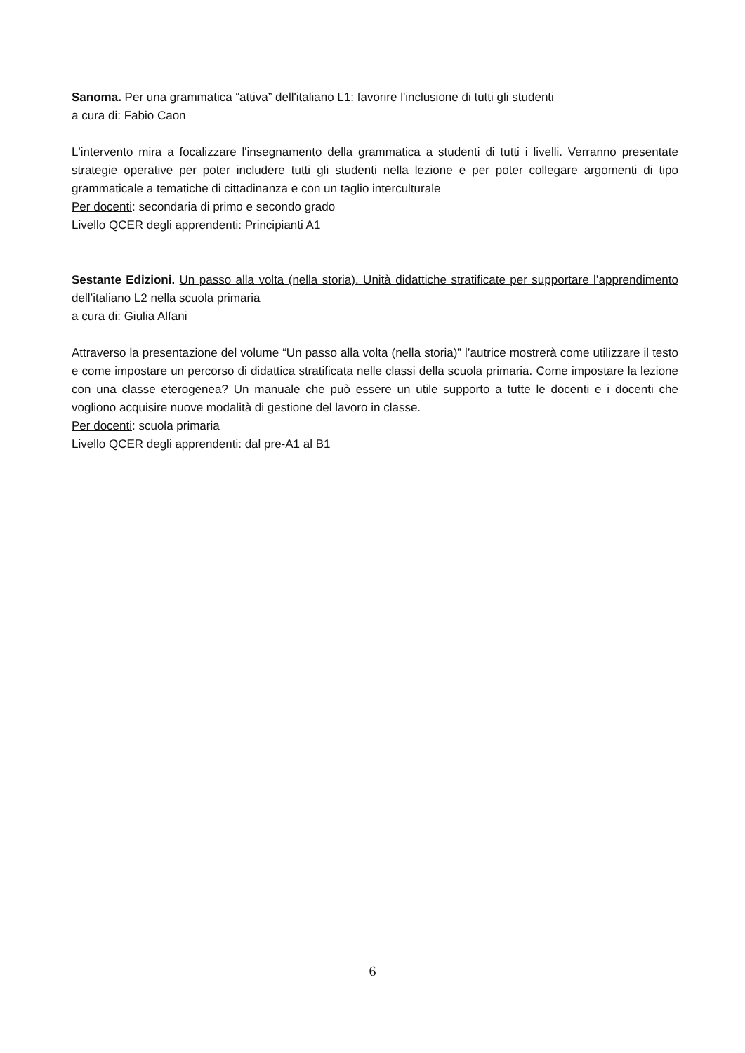Sanoma. Per una grammatica “attiva” dell'italiano L1: favorire l'inclusione di tutti gli studenti
a cura di: Fabio Caon
L'intervento mira a focalizzare l'insegnamento della grammatica a studenti di tutti i livelli. Verranno presentate strategie operative per poter includere tutti gli studenti nella lezione e per poter collegare argomenti di tipo grammaticale a tematiche di cittadinanza e con un taglio interculturale
Per docenti: secondaria di primo e secondo grado
Livello QCER degli apprendenti: Principianti A1
Sestante Edizioni. Un passo alla volta (nella storia). Unità didattiche stratificate per supportare l’apprendimento dell’italiano L2 nella scuola primaria
a cura di: Giulia Alfani
Attraverso la presentazione del volume “Un passo alla volta (nella storia)” l’autrice mostrerà come utilizzare il testo e come impostare un percorso di didattica stratificata nelle classi della scuola primaria. Come impostare la lezione con una classe eterogenea? Un manuale che può essere un utile supporto a tutte le docenti e i docenti che vogliono acquisire nuove modalità di gestione del lavoro in classe.
Per docenti: scuola primaria
Livello QCER degli apprendenti: dal pre-A1 al B1
6